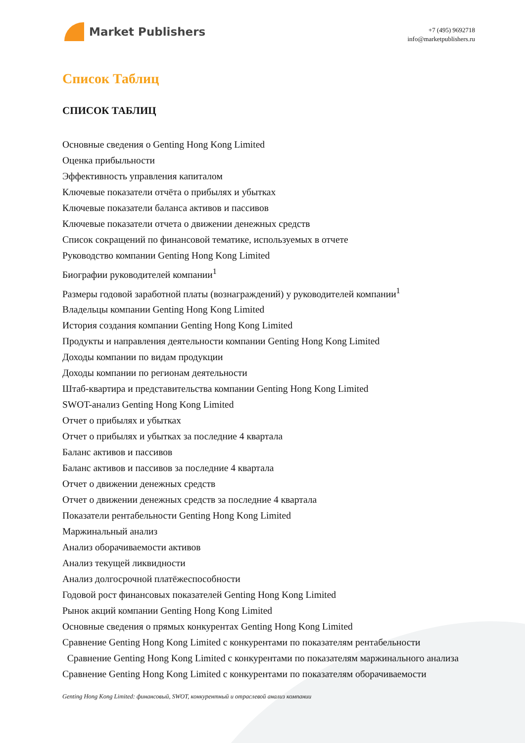Market Publishers
+7 (495) 9692718
info@marketpublishers.ru
Список Таблиц
СПИСОК ТАБЛИЦ
Основные сведения о Genting Hong Kong Limited
Оценка прибыльности
Эффективность управления капиталом
Ключевые показатели отчёта о прибылях и убытках
Ключевые показатели баланса активов и пассивов
Ключевые показатели отчета о движении денежных средств
Список сокращений по финансовой тематике, используемых в отчете
Руководство компании Genting Hong Kong Limited
Биографии руководителей компании<sup>1</sup>
Размеры годовой заработной платы (вознаграждений) у руководителей компании<sup>1</sup>
Владельцы компании Genting Hong Kong Limited
История создания компании Genting Hong Kong Limited
Продукты и направления деятельности компании Genting Hong Kong Limited
Доходы компании по видам продукции
Доходы компании по регионам деятельности
Штаб-квартира и представительства компании Genting Hong Kong Limited
SWOT-анализ Genting Hong Kong Limited
Отчет о прибылях и убытках
Отчет о прибылях и убытках за последние 4 квартала
Баланс активов и пассивов
Баланс активов и пассивов за последние 4 квартала
Отчет о движении денежных средств
Отчет о движении денежных средств за последние 4 квартала
Показатели рентабельности Genting Hong Kong Limited
Маржинальный анализ
Анализ оборачиваемости активов
Анализ текущей ликвидности
Анализ долгосрочной платёжеспособности
Годовой рост финансовых показателей Genting Hong Kong Limited
Рынок акций компании Genting Hong Kong Limited
Основные сведения о прямых конкурентах Genting Hong Kong Limited
Сравнение Genting Hong Kong Limited с конкурентами по показателям рентабельности
Сравнение Genting Hong Kong Limited с конкурентами по показателям маржинального анализа
Сравнение Genting Hong Kong Limited с конкурентами по показателям оборачиваемости
Genting Hong Kong Limited: финансовый, SWOT, конкурентный и отраслевой анализ компании